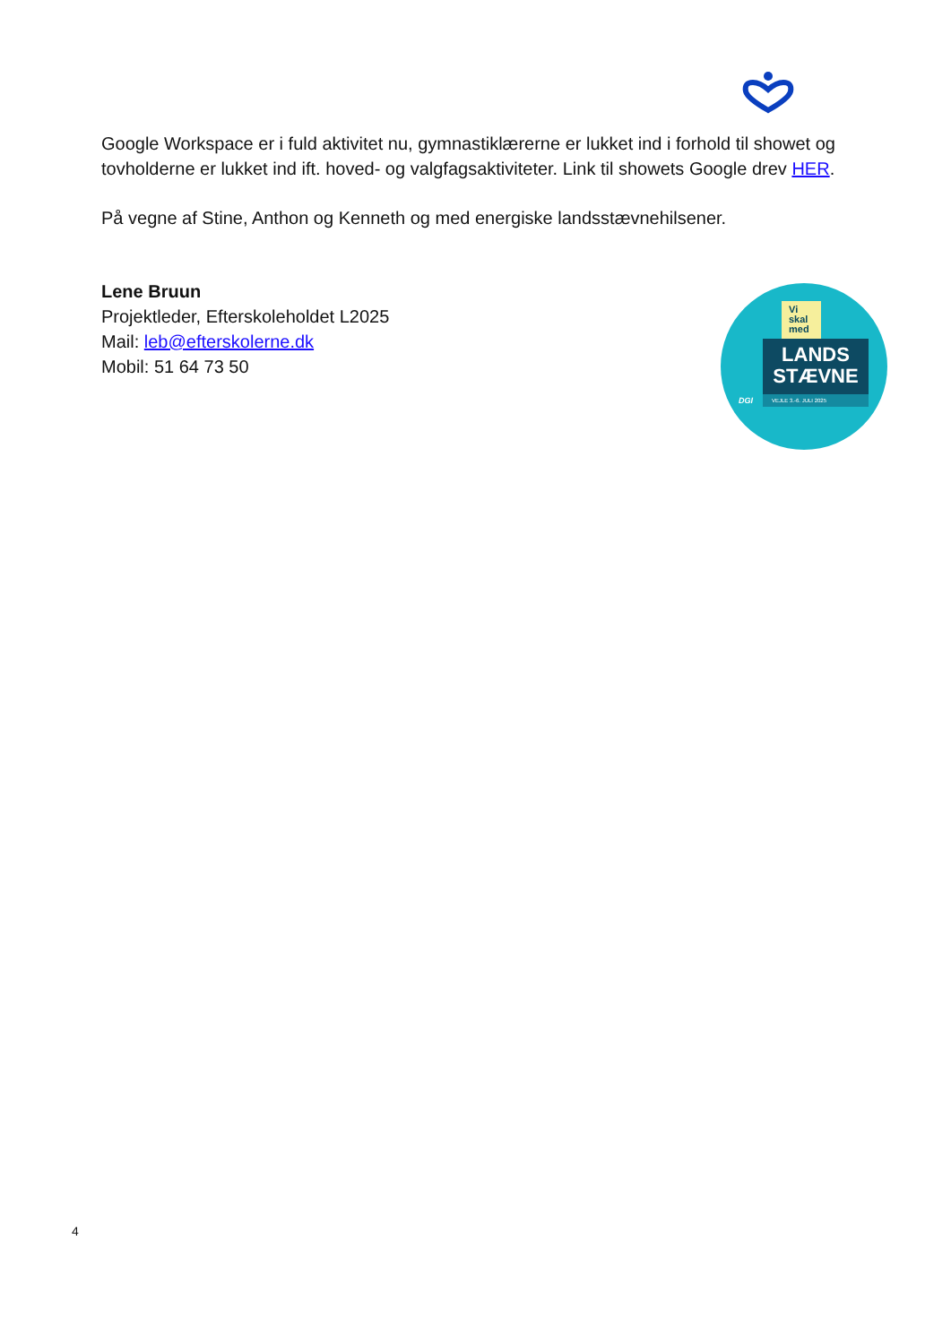Google Workspace er i fuld aktivitet nu, gymnastiklærerne er lukket ind i forhold til showet og tovholderne er lukket ind ift. hoved- og valgfagsaktiviteter. Link til showets Google drev HER.
På vegne af Stine, Anthon og Kenneth og med energiske landsstævnehilsener.
Lene Bruun
Projektleder, Efterskoleholdet L2025
Mail: leb@efterskolerne.dk
Mobil: 51 64 73 50
Vi
skal
med
LANDS
STÆVNE
DGI VEJLE 3.-6. JULI 2025
4